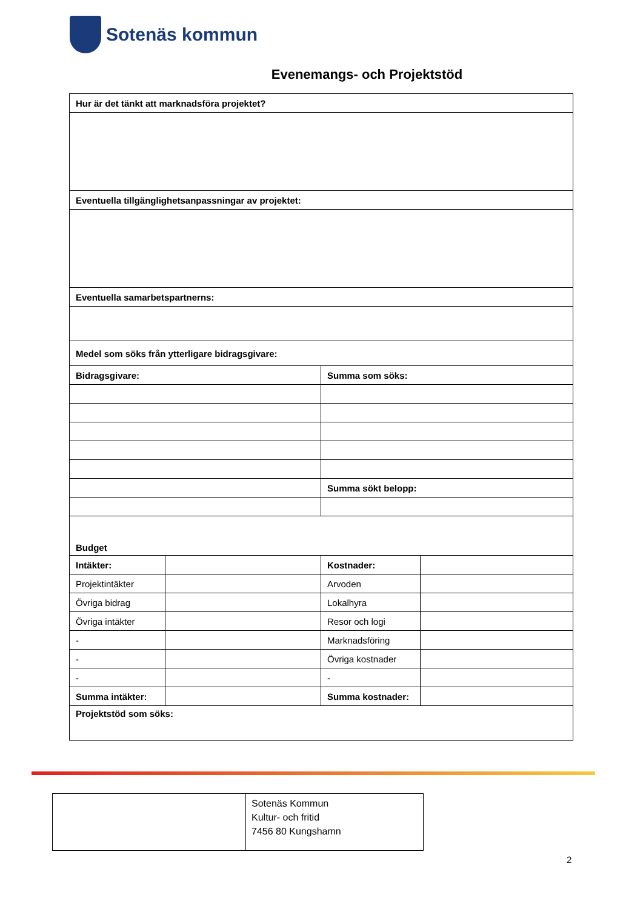Sotenäs kommun
Evenemangs- och Projektstöd
| Hur är det tänkt att marknadsföra projektet? | | | |
| Eventuella tillgänglighetsanpassningar av projektet: | | | |
| Eventuella samarbetspartnerns: | | | |
| Medel som söks från ytterligare bidragsgivare: | | | |
| Bidragsgivare: | | Summa som söks: | |
| | | Summa sökt belopp: | |
| Budget | | | |
| Intäkter: | | Kostnader: | |
| Projektintäkter | | Arvoden | |
| Övriga bidrag | | Lokalhyra | |
| Övriga intäkter | | Resor och logi | |
| - | | Marknadsföring | |
| - | | Övriga kostnader | |
| - | | - | |
| Summa intäkter: | | Summa kostnader: | |
| Projektstöd som söks: | | | |
| | Sotenäs Kommun Kultur- och fritid 7456 80 Kungshamn |
2